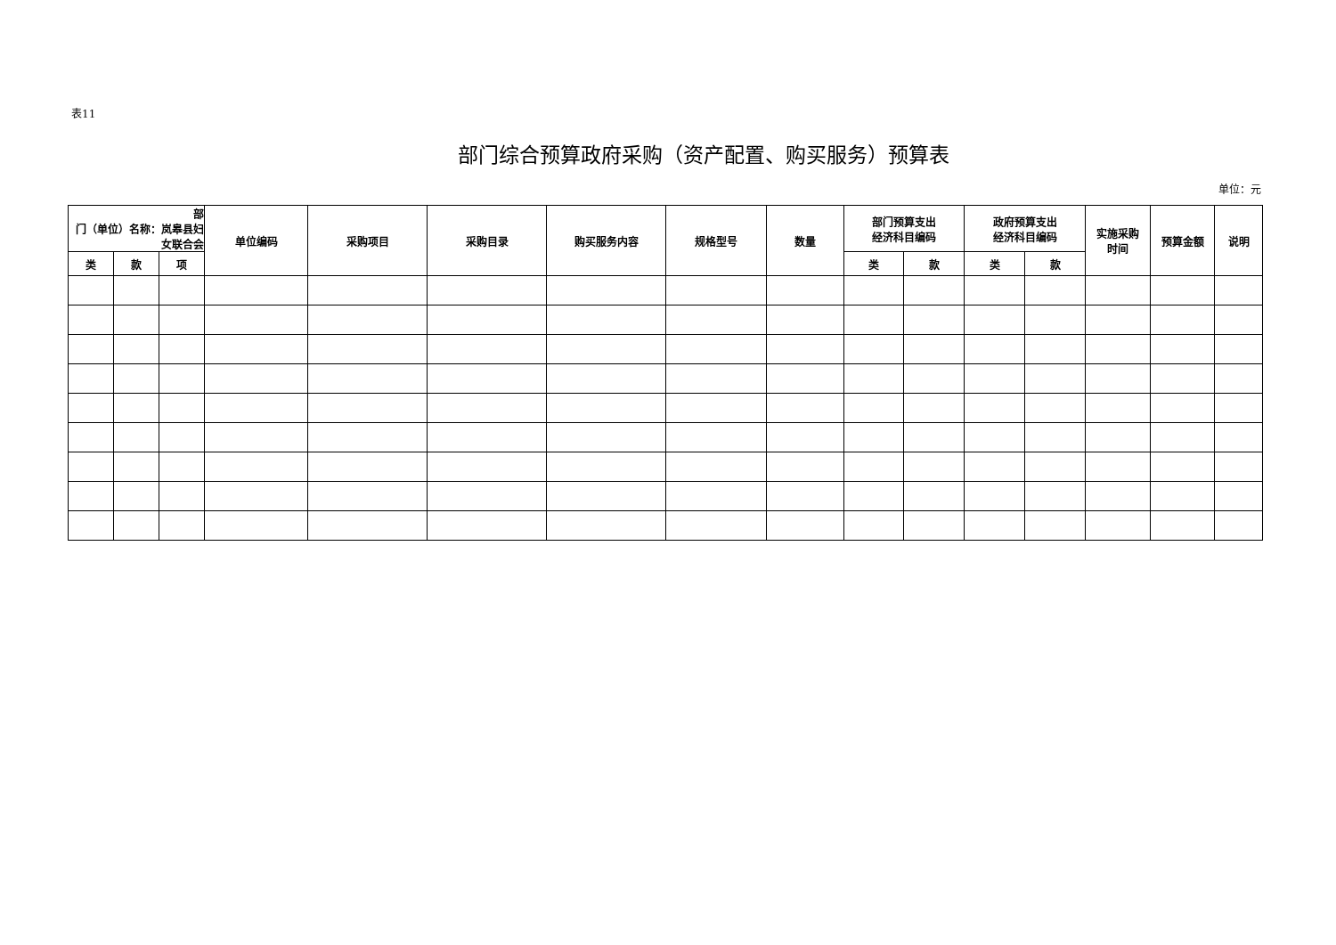表11
部门综合预算政府采购（资产配置、购买服务）预算表
单位：元
| 部 门（单位）名称：岚皋县妇女联合会 | | | 单位编码 | 采购项目 | 采购目录 | 购买服务内容 | 规格型号 | 数量 | 部门预算支出 经济科目编码 | | 政府预算支出 经济科目编码 | | 实施采购 时间 | 预算金额 | 说明 |
| --- | --- | --- | --- | --- | --- | --- | --- | --- | --- | --- | --- | --- | --- | --- | --- |
| 类 | 款 | 项 | | | | | | | 类 | 款 | 类 | 款 | | | |